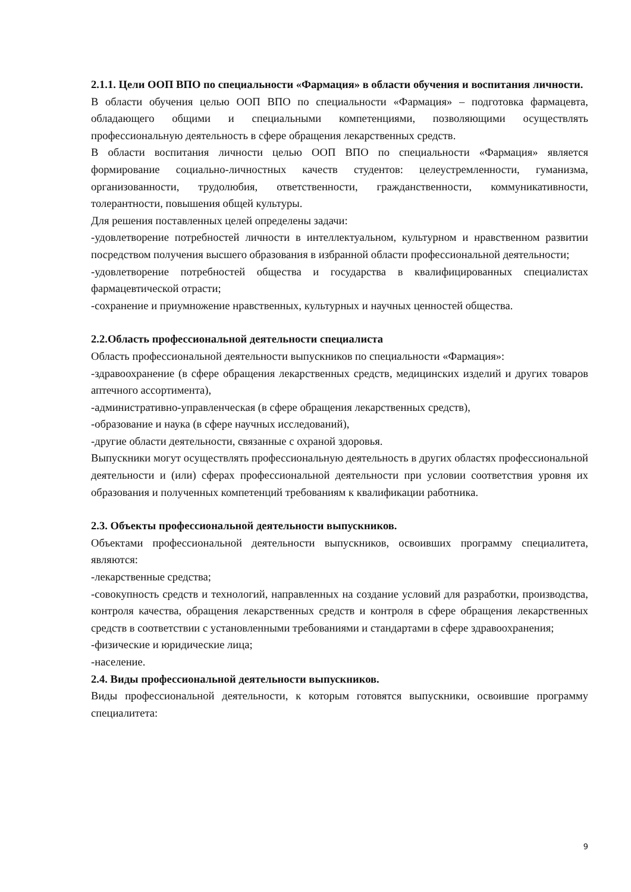2.1.1. Цели ООП ВПО по специальности «Фармация» в области обучения и воспитания личности.
В области обучения целью ООП ВПО по специальности «Фармация» – подготовка фармацевта, обладающего общими и специальными компетенциями, позволяющими осуществлять профессиональную деятельность в сфере обращения лекарственных средств.
В области воспитания личности целью ООП ВПО по специальности «Фармация» является формирование социально-личностных качеств студентов: целеустремленности, гуманизма, организованности, трудолюбия, ответственности, гражданственности, коммуникативности, толерантности, повышения общей культуры.
Для решения поставленных целей определены задачи:
-удовлетворение потребностей личности в интеллектуальном, культурном и нравственном развитии посредством получения высшего образования в избранной области профессиональной деятельности;
-удовлетворение потребностей общества и государства в квалифицированных специалистах фармацевтической отрасти;
-сохранение и приумножение нравственных, культурных и научных ценностей общества.
2.2.Область профессиональной деятельности специалиста
Область профессиональной деятельности выпускников по специальности «Фармация»:
-здравоохранение (в сфере обращения лекарственных средств, медицинских изделий и других товаров аптечного ассортимента),
-административно-управленческая (в сфере обращения лекарственных средств),
-образование и наука (в сфере научных исследований),
-другие области деятельности, связанные с охраной здоровья.
Выпускники могут осуществлять профессиональную деятельность в других областях профессиональной деятельности и (или) сферах профессиональной деятельности при условии соответствия уровня их образования и полученных компетенций требованиям к квалификации работника.
2.3. Объекты профессиональной деятельности выпускников.
Объектами профессиональной деятельности выпускников, освоивших программу специалитета, являются:
-лекарственные средства;
-совокупность средств и технологий, направленных на создание условий для разработки, производства, контроля качества, обращения лекарственных средств и контроля в сфере обращения лекарственных средств в соответствии с установленными требованиями и стандартами в сфере здравоохранения;
-физические и юридические лица;
-население.
2.4. Виды профессиональной деятельности выпускников.
Виды профессиональной деятельности, к которым готовятся выпускники, освоившие программу специалитета:
9